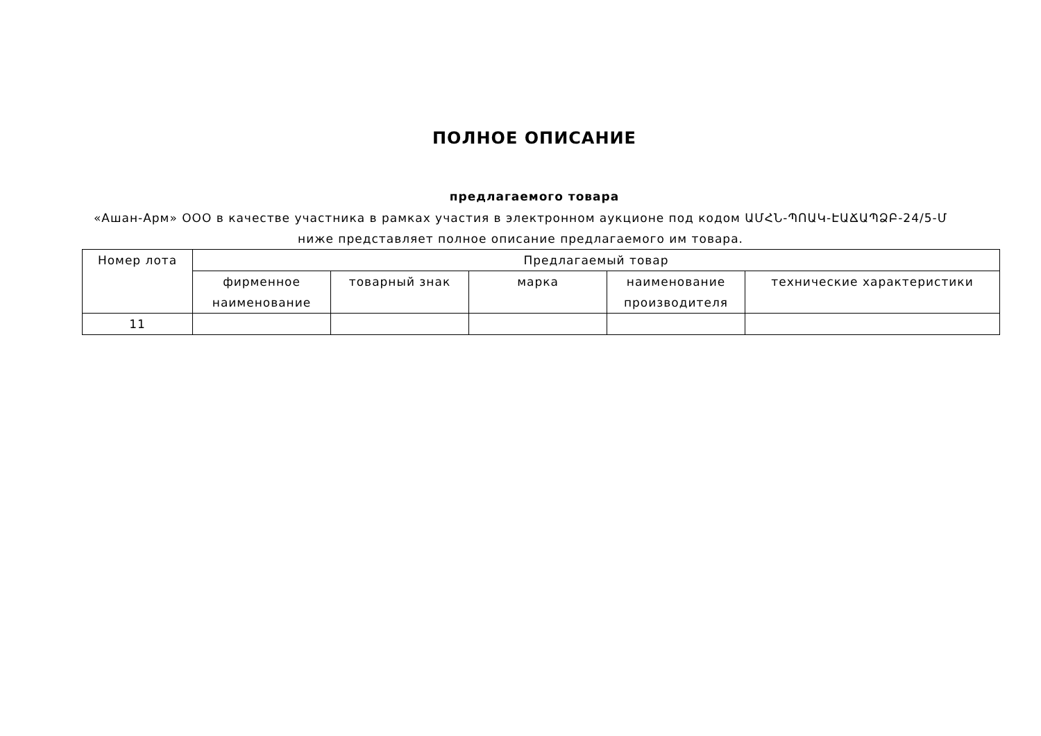ПОЛНОЕ ОПИСАНИЕ
предлагаемого товара
«Ашан-Арм» ООО в качестве участника в рамках участия в электронном аукционе под кодом ԱՄՀՆ-ՊՈԱԿ-ԷԱՃԱՊՁԲ-24/5-Մ ниже представляет полное описание предлагаемого им товара.
| Номер лота | Предлагаемый товар | | | | |
| --- | --- | --- | --- | --- | --- |
| | фирменное наименование | товарный знак | марка | наименование производителя | технические характеристики |
| 11 | | | | | |